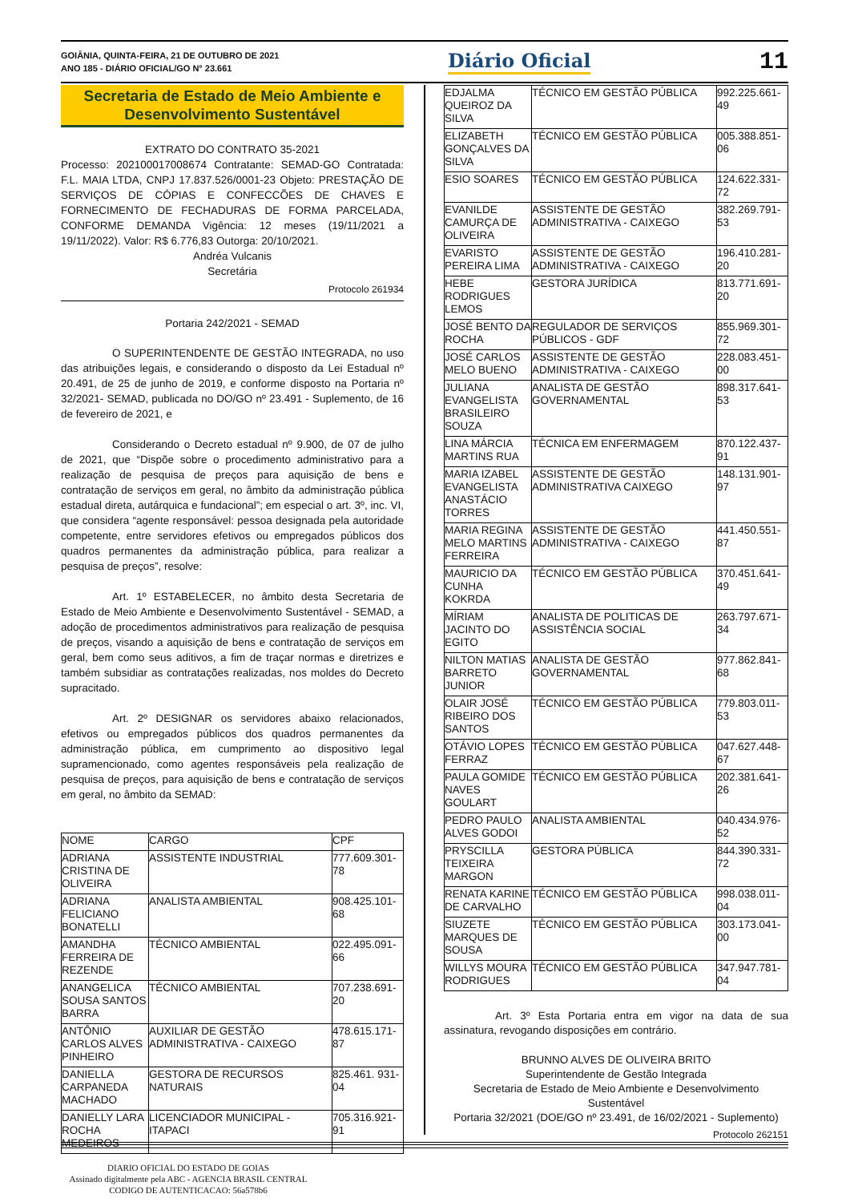GOIÂNIA, QUINTA-FEIRA, 21 DE OUTUBRO DE 2021
ANO 185 - DIÁRIO OFICIAL/GO N° 23.661
Diário Oficial
11
Secretaria de Estado de Meio Ambiente e
Desenvolvimento Sustentável
EXTRATO DO CONTRATO 35-2021
Processo: 202100017008674 Contratante: SEMAD-GO Contratada: F.L. MAIA LTDA, CNPJ 17.837.526/0001-23 Objeto: PRESTAÇÃO DE SERVIÇOS DE CÓPIAS E CONFECCÕES DE CHAVES E FORNECIMENTO DE FECHADURAS DE FORMA PARCELADA, CONFORME DEMANDA Vigência: 12 meses (19/11/2021 a 19/11/2022). Valor: R$ 6.776,83 Outorga: 20/10/2021.
Andréa Vulcanis
Secretária
Protocolo 261934
Portaria 242/2021 - SEMAD
O SUPERINTENDENTE DE GESTÃO INTEGRADA, no uso das atribuições legais, e considerando o disposto da Lei Estadual nº 20.491, de 25 de junho de 2019, e conforme disposto na Portaria nº 32/2021- SEMAD, publicada no DO/GO nº 23.491 - Suplemento, de 16 de fevereiro de 2021, e
Considerando o Decreto estadual nº 9.900, de 07 de julho de 2021, que “Dispõe sobre o procedimento administrativo para a realização de pesquisa de preços para aquisição de bens e contratação de serviços em geral, no âmbito da administração pública estadual direta, autárquica e fundacional”; em especial o art. 3º, inc. VI, que considera “agente responsável: pessoa designada pela autoridade competente, entre servidores efetivos ou empregados públicos dos quadros permanentes da administração pública, para realizar a pesquisa de preços”, resolve:
Art. 1º ESTABELECER, no âmbito desta Secretaria de Estado de Meio Ambiente e Desenvolvimento Sustentável - SEMAD, a adoção de procedimentos administrativos para realização de pesquisa de preços, visando a aquisição de bens e contratação de serviços em geral, bem como seus aditivos, a fim de traçar normas e diretrizes e também subsidiar as contratações realizadas, nos moldes do Decreto supracitado.
Art. 2º DESIGNAR os servidores abaixo relacionados, efetivos ou empregados públicos dos quadros permanentes da administração pública, em cumprimento ao dispositivo legal supramencionado, como agentes responsáveis pela realização de pesquisa de preços, para aquisição de bens e contratação de serviços em geral, no âmbito da SEMAD:
| NOME | CARGO | CPF |
| --- | --- | --- |
| ADRIANA CRISTINA DE OLIVEIRA | ASSISTENTE INDUSTRIAL | 777.609.301-78 |
| ADRIANA FELICIANO BONATELLI | ANALISTA AMBIENTAL | 908.425.101-68 |
| AMANDHA FERREIRA DE REZENDE | TÉCNICO AMBIENTAL | 022.495.091-66 |
| ANANGELICA SOUSA SANTOS BARRA | TÉCNICO AMBIENTAL | 707.238.691-20 |
| ANTÔNIO CARLOS ALVES PINHEIRO | AUXILIAR DE GESTÃO ADMINISTRATIVA - CAIXEGO | 478.615.171-87 |
| DANIELLA CARPANEDA MACHADO | GESTORA DE RECURSOS NATURAIS | 825.461. 931-04 |
| DANIELLY LARA ROCHA MEDEIROS | LICENCIADOR MUNICIPAL - ITAPACI | 705.316.921-91 |
| EDJALMA QUEIROZ DA SILVA | TÉCNICO EM GESTÃO PÚBLICA | 992.225.661-49 |
| ELIZABETH GONÇALVES DA SILVA | TÉCNICO EM GESTÃO PÚBLICA | 005.388.851-06 |
| ESIO SOARES | TÉCNICO EM GESTÃO PÚBLICA | 124.622.331-72 |
| EVANILDE CAMURÇA DE OLIVEIRA | ASSISTENTE DE GESTÃO ADMINISTRATIVA - CAIXEGO | 382.269.791-53 |
| EVARISTO PEREIRA LIMA | ASSISTENTE DE GESTÃO ADMINISTRATIVA - CAIXEGO | 196.410.281-20 |
| HEBE RODRIGUES LEMOS | GESTORA JURÍDICA | 813.771.691-20 |
| JOSÉ BENTO DA ROCHA | REGULADOR DE SERVIÇOS PÚBLICOS - GDF | 855.969.301-72 |
| JOSÉ CARLOS MELO BUENO | ASSISTENTE DE GESTÃO ADMINISTRATIVA - CAIXEGO | 228.083.451-00 |
| JULIANA EVANGELISTA BRASILEIRO SOUZA | ANALISTA DE GESTÃO GOVERNAMENTAL | 898.317.641-53 |
| LINA MÁRCIA MARTINS RUA | TÉCNICA EM ENFERMAGEM | 870.122.437-91 |
| MARIA IZABEL EVANGELISTA ANASTÁCIO TORRES | ASSISTENTE DE GESTÃO ADMINISTRATIVA CAIXEGO | 148.131.901-97 |
| MARIA REGINA MELO MARTINS FERREIRA | ASSISTENTE DE GESTÃO ADMINISTRATIVA - CAIXEGO | 441.450.551-87 |
| MAURICIO DA CUNHA KOKRDA | TÉCNICO EM GESTÃO PÚBLICA | 370.451.641-49 |
| MÍRIAM JACINTO DO EGITO | ANALISTA DE POLITICAS DE ASSISTÊNCIA SOCIAL | 263.797.671-34 |
| NILTON MATIAS BARRETO JUNIOR | ANALISTA DE GESTÃO GOVERNAMENTAL | 977.862.841-68 |
| OLAIR JOSÉ RIBEIRO DOS SANTOS | TÉCNICO EM GESTÃO PÚBLICA | 779.803.011-53 |
| OTÁVIO LOPES FERRAZ | TÉCNICO EM GESTÃO PÚBLICA | 047.627.448-67 |
| PAULA GOMIDE NAVES GOULART | TÉCNICO EM GESTÃO PÚBLICA | 202.381.641-26 |
| PEDRO PAULO ALVES GODOI | ANALISTA AMBIENTAL | 040.434.976-52 |
| PRYSCILLA TEIXEIRA MARGON | GESTORA PÚBLICA | 844.390.331-72 |
| RENATA KARINE DE CARVALHO | TÉCNICO EM GESTÃO PÚBLICA | 998.038.011-04 |
| SIUZETE MARQUES DE SOUSA | TÉCNICO EM GESTÃO PÚBLICA | 303.173.041-00 |
| WILLYS MOURA RODRIGUES | TÉCNICO EM GESTÃO PÚBLICA | 347.947.781-04 |
Art. 3º Esta Portaria entra em vigor na data de sua assinatura, revogando disposições em contrário.
BRUNNO ALVES DE OLIVEIRA BRITO
Superintendente de Gestão Integrada
Secretaria de Estado de Meio Ambiente e Desenvolvimento Sustentável
Portaria 32/2021 (DOE/GO nº 23.491, de 16/02/2021 - Suplemento)
Protocolo 262151
DIARIO OFICIAL DO ESTADO DE GOIAS
Assinado digitalmente pela ABC - AGENCIA BRASIL CENTRAL
CODIGO DE AUTENTICACAO: 56a578b6